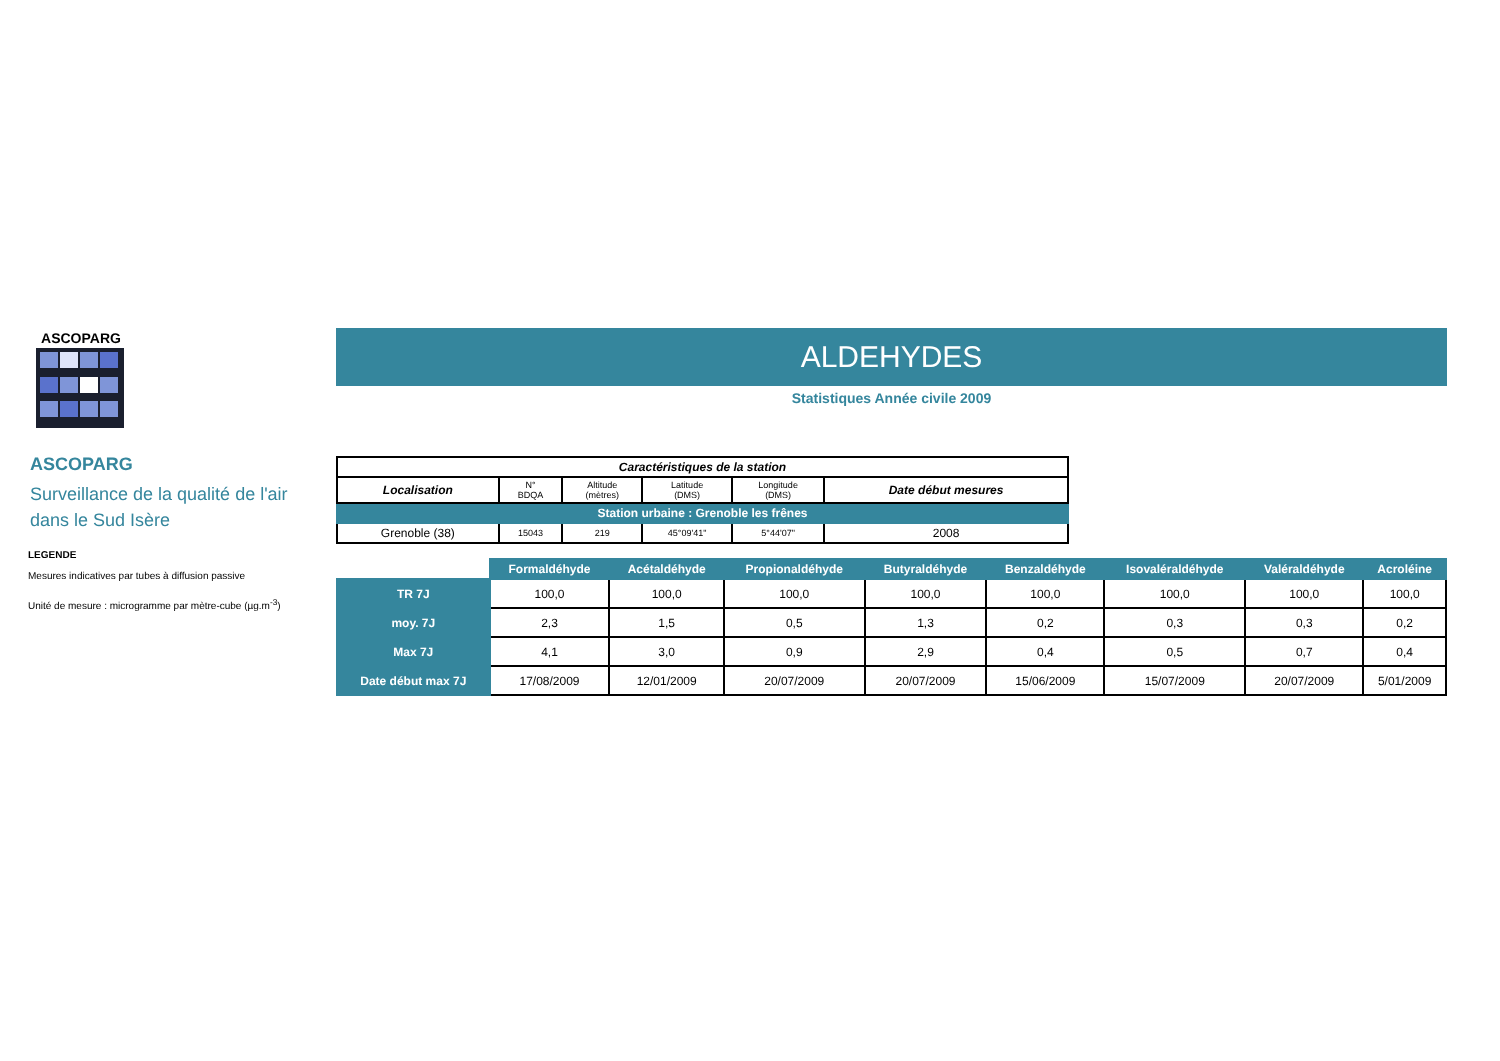ASCOPARG
ASCOPARG
Surveillance de la qualité de l'air
dans le Sud Isère
LEGENDE
Mesures indicatives par tubes à diffusion passive
Unité de mesure : microgramme par mètre-cube (µg.m<sup>-3</sup>)
ALDEHYDES
Statistiques Année civile 2009
| Caractéristiques de la station | | | | | |
| --- | --- | --- | --- | --- | --- |
| Localisation | N° BDQA | Altitude (mètres) | Latitude (DMS) | Longitude (DMS) | Date début mesures |
| Station urbaine : Grenoble les frênes | | | | | |
| Grenoble (38) | 15043 | 219 | 45°09'41" | 5°44'07" | 2008 |
| | Formaldéhyde | Acétaldéhyde | Propionaldéhyde | Butyraldéhyde | Benzaldéhyde | Isovaléraldéhyde | Valéraldéhyde | Acroléine |
| --- | --- | --- | --- | --- | --- | --- | --- | --- |
| TR 7J | 100,0 | 100,0 | 100,0 | 100,0 | 100,0 | 100,0 | 100,0 | 100,0 |
| moy. 7J | 2,3 | 1,5 | 0,5 | 1,3 | 0,2 | 0,3 | 0,3 | 0,2 |
| Max 7J | 4,1 | 3,0 | 0,9 | 2,9 | 0,4 | 0,5 | 0,7 | 0,4 |
| Date début max 7J | 17/08/2009 | 12/01/2009 | 20/07/2009 | 20/07/2009 | 15/06/2009 | 15/07/2009 | 20/07/2009 | 5/01/2009 |